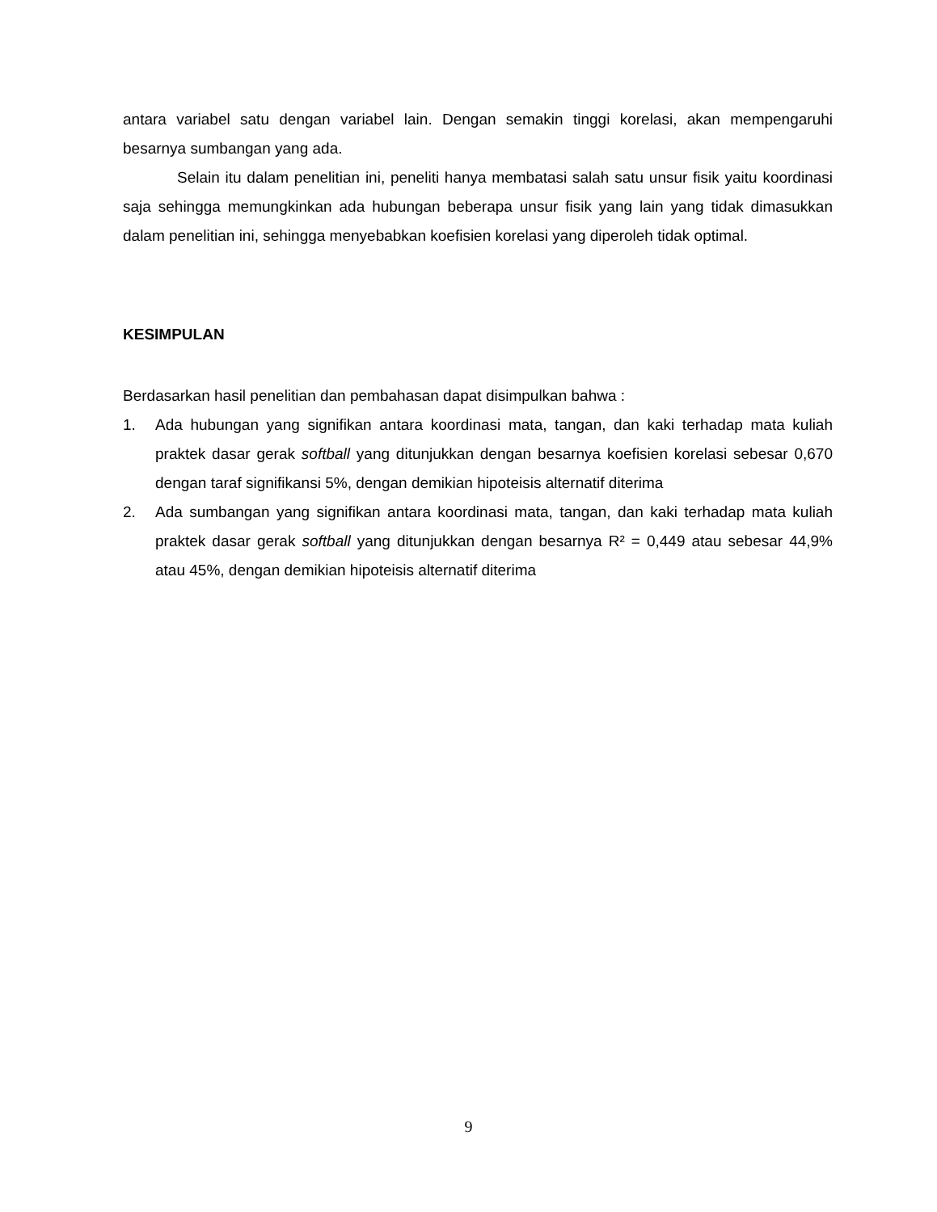antara variabel satu dengan variabel lain. Dengan semakin tinggi korelasi, akan mempengaruhi besarnya sumbangan yang ada.
Selain itu dalam penelitian ini, peneliti hanya membatasi salah satu unsur fisik yaitu koordinasi saja sehingga memungkinkan ada hubungan beberapa unsur fisik yang lain yang tidak dimasukkan dalam penelitian ini, sehingga menyebabkan koefisien korelasi yang diperoleh tidak optimal.
KESIMPULAN
Berdasarkan hasil penelitian dan pembahasan dapat disimpulkan bahwa :
1. Ada hubungan yang signifikan antara koordinasi mata, tangan, dan kaki terhadap mata kuliah praktek dasar gerak softball yang ditunjukkan dengan besarnya koefisien korelasi sebesar 0,670 dengan taraf signifikansi 5%, dengan demikian hipoteisis alternatif diterima
2. Ada sumbangan yang signifikan antara koordinasi mata, tangan, dan kaki terhadap mata kuliah praktek dasar gerak softball yang ditunjukkan dengan besarnya R² = 0,449 atau sebesar 44,9% atau 45%, dengan demikian hipoteisis alternatif diterima
9